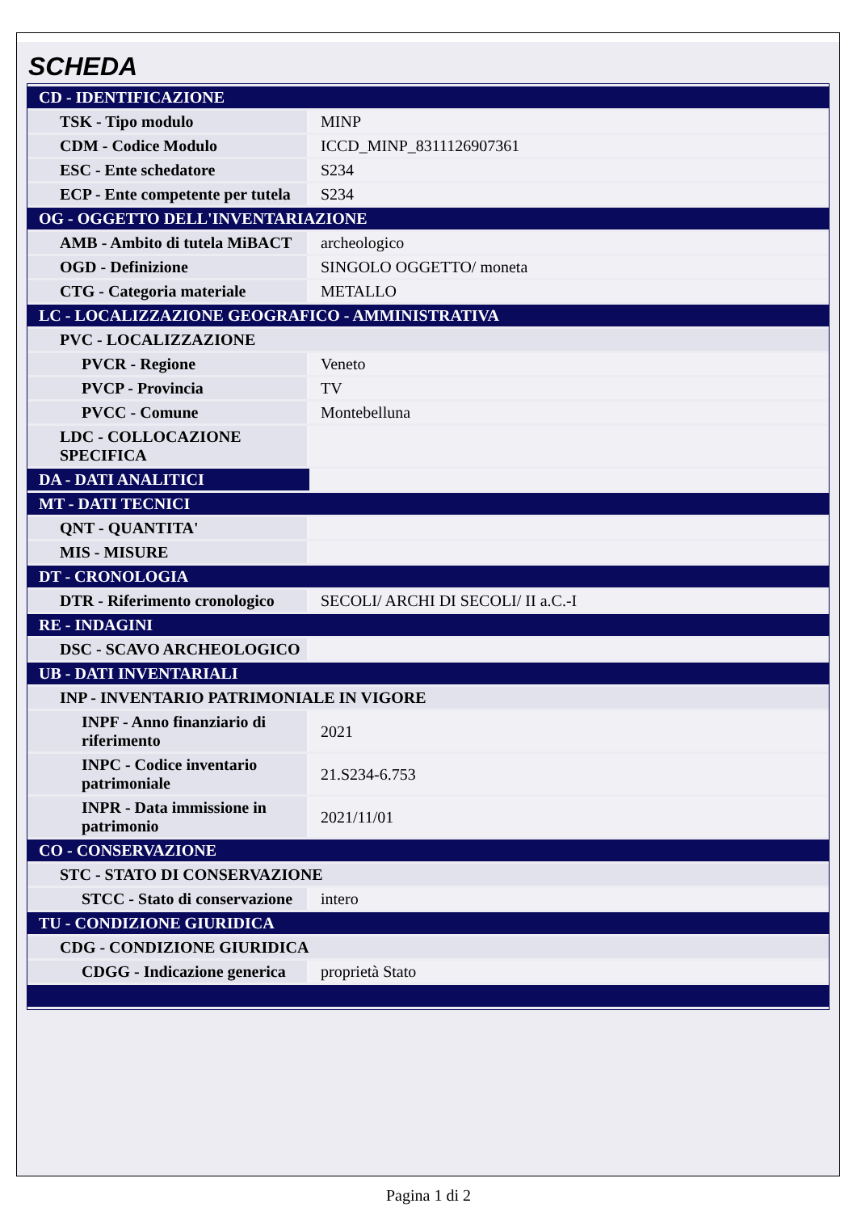SCHEDA
| CD - IDENTIFICAZIONE | |
| TSK - Tipo modulo | MINP |
| CDM - Codice Modulo | ICCD_MINP_8311126907361 |
| ESC - Ente schedatore | S234 |
| ECP - Ente competente per tutela | S234 |
| OG - OGGETTO DELL'INVENTARIAZIONE | |
| AMB - Ambito di tutela MiBACT | archeologico |
| OGD - Definizione | SINGOLO OGGETTO/ moneta |
| CTG - Categoria materiale | METALLO |
| LC - LOCALIZZAZIONE GEOGRAFICO - AMMINISTRATIVA | |
| PVC - LOCALIZZAZIONE | |
| PVCR - Regione | Veneto |
| PVCP - Provincia | TV |
| PVCC - Comune | Montebelluna |
| LDC - COLLOCAZIONE SPECIFICA | |
| DA - DATI ANALITICI | |
| MT - DATI TECNICI | |
| QNT - QUANTITA' | |
| MIS - MISURE | |
| DT - CRONOLOGIA | |
| DTR - Riferimento cronologico | SECOLI/ ARCHI DI SECOLI/ II a.C.-I |
| RE - INDAGINI | |
| DSC - SCAVO ARCHEOLOGICO | |
| UB - DATI INVENTARIALI | |
| INP - INVENTARIO PATRIMONIALE IN VIGORE | |
| INPF - Anno finanziario di riferimento | 2021 |
| INPC - Codice inventario patrimoniale | 21.S234-6.753 |
| INPR - Data immissione in patrimonio | 2021/11/01 |
| CO - CONSERVAZIONE | |
| STC - STATO DI CONSERVAZIONE | |
| STCC - Stato di conservazione | intero |
| TU - CONDIZIONE GIURIDICA | |
| CDG - CONDIZIONE GIURIDICA | |
| CDGG - Indicazione generica | proprietà Stato |
Pagina 1 di 2